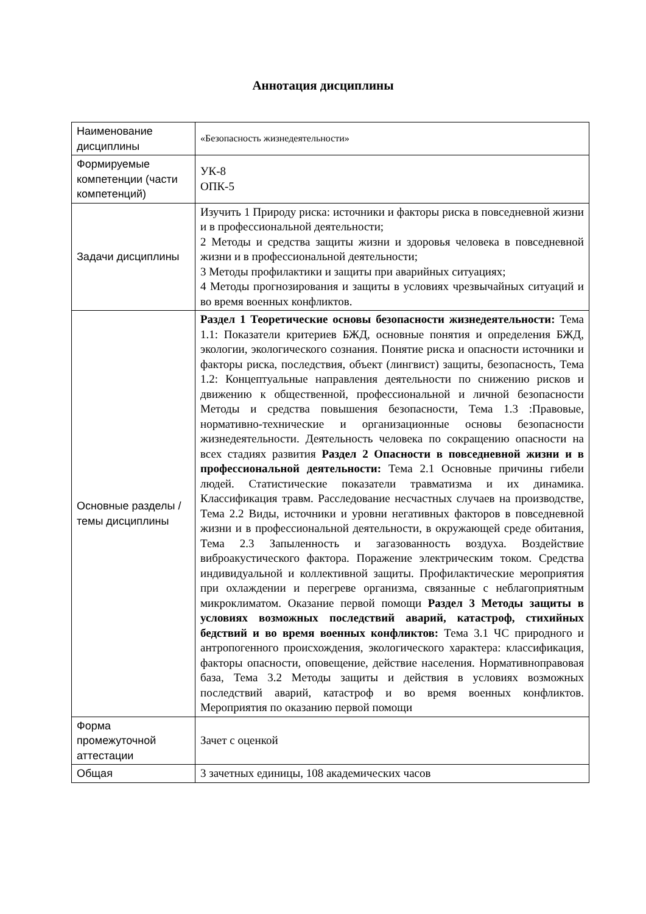Аннотация дисциплины
| Наименование дисциплины | «Безопасность жизнедеятельности» |
| Формируемые компетенции (части компетенций) | УК-8 ОПК-5 |
| Задачи дисциплины | Изучить 1 Природу риска: источники и факторы риска в повседневной жизни и в профессиональной деятельности; 2 Методы и средства защиты жизни и здоровья человека в повседневной жизни и в профессиональной деятельности; 3 Методы профилактики и защиты при аварийных ситуациях; 4 Методы прогнозирования и защиты в условиях чрезвычайных ситуаций и во время военных конфликтов. |
| Основные разделы / темы дисциплины | Раздел 1 Теоретические основы безопасности жизнедеятельности: Тема 1.1: Показатели критериев БЖД, основные понятия и определения БЖД, экологии, экологического сознания. Понятие риска и опасности источники и факторы риска, последствия, объект (лингвист) защиты, безопасность, Тема 1.2: Концептуальные направления деятельности по снижению рисков и движению к общественной, профессиональной и личной безопасности Методы и средства повышения безопасности, Тема 1.3 :Правовые, нормативно-технические и организационные основы безопасности жизнедеятельности. Деятельность человека по сокращению опасности на всех стадиях развития Раздел 2 Опасности в повседневной жизни и в профессиональной деятельности: Тема 2.1 Основные причины гибели людей. Статистические показатели травматизма и их динамика. Классификация травм. Расследование несчастных случаев на производстве, Тема 2.2 Виды, источники и уровни негативных факторов в повседневной жизни и в профессиональной деятельности, в окружающей среде обитания, Тема 2.3 Запыленность и загазованность воздуха. Воздействие виброакустического фактора. Поражение электрическим током. Средства индивидуальной и коллективной защиты. Профилактические мероприятия при охлаждении и перегреве организма, связанные с неблагоприятным микроклиматом. Оказание первой помощи Раздел 3 Методы защиты в условиях возможных последствий аварий, катастроф, стихийных бедствий и во время военных конфликтов: Тема 3.1 ЧС природного и антропогенного происхождения, экологического характера: классификация, факторы опасности, оповещение, действие населения. Нормативноправовая база, Тема 3.2 Методы защиты и действия в условиях возможных последствий аварий, катастроф и во время военных конфликтов. Мероприятия по оказанию первой помощи |
| Форма промежуточной аттестации | Зачет с оценкой |
| Общая | 3 зачетных единицы, 108 академических часов |